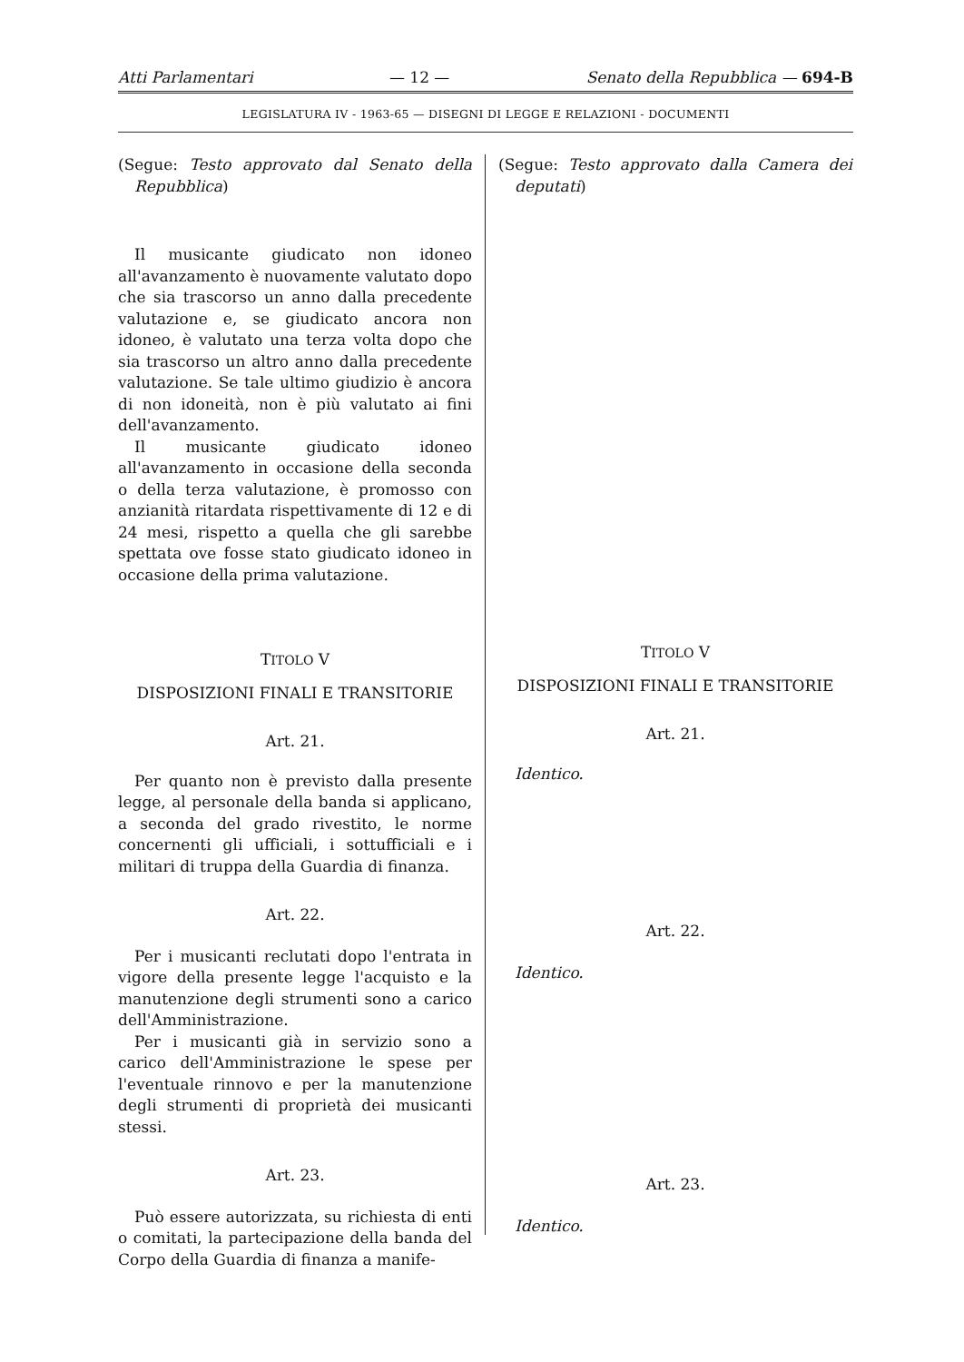Atti Parlamentari — 12 — Senato della Repubblica — 694-B
LEGISLATURA IV - 1963-65 — DISEGNI DI LEGGE E RELAZIONI - DOCUMENTI
(Segue: Testo approvato dal Senato della Repubblica)
Il musicante giudicato non idoneo all'avanzamento è nuovamente valutato dopo che sia trascorso un anno dalla precedente valutazione e, se giudicato ancora non idoneo, è valutato una terza volta dopo che sia trascorso un altro anno dalla precedente valutazione. Se tale ultimo giudizio è ancora di non idoneità, non è più valutato ai fini dell'avanzamento.
Il musicante giudicato idoneo all'avanzamento in occasione della seconda o della terza valutazione, è promosso con anzianità ritardata rispettivamente di 12 e di 24 mesi, rispetto a quella che gli sarebbe spettata ove fosse stato giudicato idoneo in occasione della prima valutazione.
TITOLO V
DISPOSIZIONI FINALI E TRANSITORIE
Art. 21.
Per quanto non è previsto dalla presente legge, al personale della banda si applicano, a seconda del grado rivestito, le norme concernenti gli ufficiali, i sottufficiali e i militari di truppa della Guardia di finanza.
Art. 22.
Per i musicanti reclutati dopo l'entrata in vigore della presente legge l'acquisto e la manutenzione degli strumenti sono a carico dell'Amministrazione.
Per i musicanti già in servizio sono a carico dell'Amministrazione le spese per l'eventuale rinnovo e per la manutenzione degli strumenti di proprietà dei musicanti stessi.
Art. 23.
Può essere autorizzata, su richiesta di enti o comitati, la partecipazione della banda del Corpo della Guardia di finanza a manife-
(Segue: Testo approvato dalla Camera dei deputati)
TITOLO V
DISPOSIZIONI FINALI E TRANSITORIE
Art. 21.
Identico.
Art. 22.
Identico.
Art. 23.
Identico.